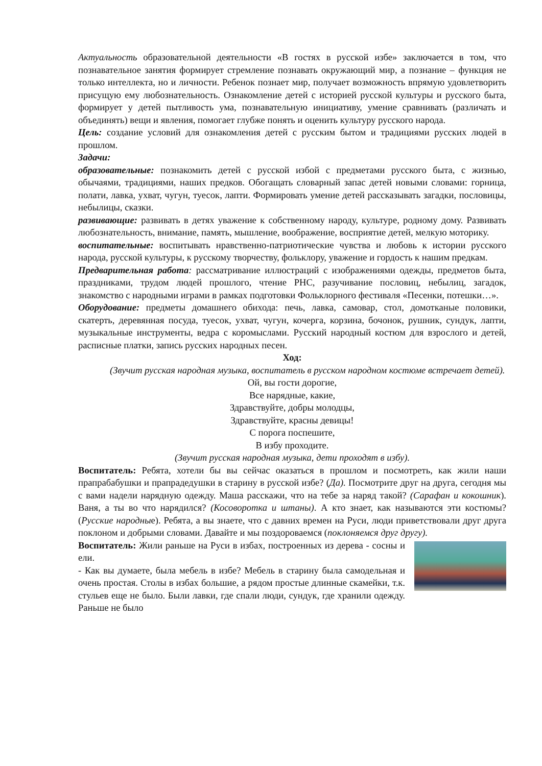Актуальность образовательной деятельности «В гостях в русской избе» заключается в том, что познавательное занятия формирует стремление познавать окружающий мир, а познание – функция не только интеллекта, но и личности. Ребенок познает мир, получает возможность впрямую удовлетворить присущую ему любознательность. Ознакомление детей с историей русской культуры и русского быта, формирует у детей пытливость ума, познавательную инициативу, умение сравнивать (различать и объединять) вещи и явления, помогает глубже понять и оценить культуру русского народа.
Цель: создание условий для ознакомления детей с русским бытом и традициями русских людей в прошлом.
Задачи:
образовательные: познакомить детей с русской избой с предметами русского быта, с жизнью, обычаями, традициями, наших предков. Обогащать словарный запас детей новыми словами: горница, полати, лавка, ухват, чугун, туесок, лапти. Формировать умение детей рассказывать загадки, пословицы, небылицы, сказки.
развивающие: развивать в детях уважение к собственному народу, культуре, родному дому. Развивать любознательность, внимание, память, мышление, воображение, восприятие детей, мелкую моторику.
воспитательные: воспитывать нравственно-патриотические чувства и любовь к истории русского народа, русской культуры, к русскому творчеству, фольклору, уважение и гордость к нашим предкам.
Предварительная работа: рассматривание иллюстраций с изображениями одежды, предметов быта, праздниками, трудом людей прошлого, чтение РНС, разучивание пословиц, небылиц, загадок, знакомство с народными играми в рамках подготовки Фольклорного фестиваля «Песенки, потешки…».
Оборудование: предметы домашнего обихода: печь, лавка, самовар, стол, домотканые половики, скатерть, деревянная посуда, туесок, ухват, чугун, кочерга, корзина, бочонок, рушник, сундук, лапти, музыкальные инструменты, ведра с коромыслами. Русский народный костюм для взрослого и детей, расписные платки, запись русских народных песен.
Ход:
(Звучит русская народная музыка, воспитатель в русском народном костюме встречает детей).
Ой, вы гости дорогие,
Все нарядные, какие,
Здравствуйте, добры молодцы,
Здравствуйте, красны девицы!
С порога поспешите,
В избу проходите.
(Звучит русская народная музыка, дети проходят в избу).
Воспитатель: Ребята, хотели бы вы сейчас оказаться в прошлом и посмотреть, как жили наши прапрабабушки и прапрадедушки в старину в русской избе? (Да). Посмотрите друг на друга, сегодня мы с вами надели нарядную одежду. Маша расскажи, что на тебе за наряд такой? (Сарафан и кокошник). Ваня, а ты во что нарядился? (Косоворотка и штаны). А кто знает, как называются эти костюмы? (Русские народные). Ребята, а вы знаете, что с давних времен на Руси, люди приветствовали друг друга поклоном и добрыми словами. Давайте и мы поздороваемся (поклоняемся друг другу).
Воспитатель: Жили раньше на Руси в избах, построенных из дерева - сосны и ели.
- Как вы думаете, была мебель в избе? Мебель в старину была самодельная и очень простая. Столы в избах большие, а рядом простые длинные скамейки, т.к. стульев еще не было. Были лавки, где спали люди, сундук, где хранили одежду. Раньше не было